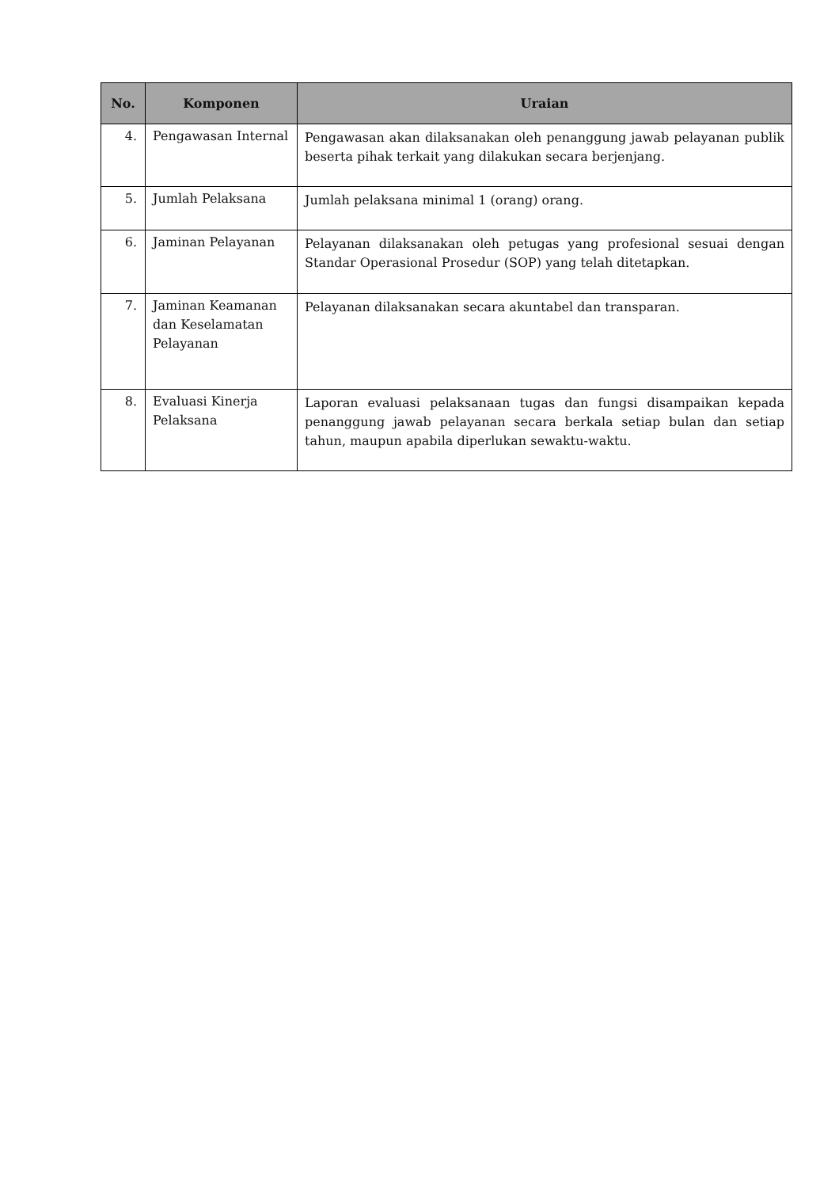| No. | Komponen | Uraian |
| --- | --- | --- |
| 4. | Pengawasan Internal | Pengawasan akan dilaksanakan oleh penanggung jawab pelayanan publik beserta pihak terkait yang dilakukan secara berjenjang. |
| 5. | Jumlah Pelaksana | Jumlah pelaksana minimal 1 (orang) orang. |
| 6. | Jaminan Pelayanan | Pelayanan dilaksanakan oleh petugas yang profesional sesuai dengan Standar Operasional Prosedur (SOP) yang telah ditetapkan. |
| 7. | Jaminan Keamanan dan Keselamatan Pelayanan | Pelayanan dilaksanakan secara akuntabel dan transparan. |
| 8. | Evaluasi Kinerja Pelaksana | Laporan evaluasi pelaksanaan tugas dan fungsi disampaikan kepada penanggung jawab pelayanan secara berkala setiap bulan dan setiap tahun, maupun apabila diperlukan sewaktu-waktu. |